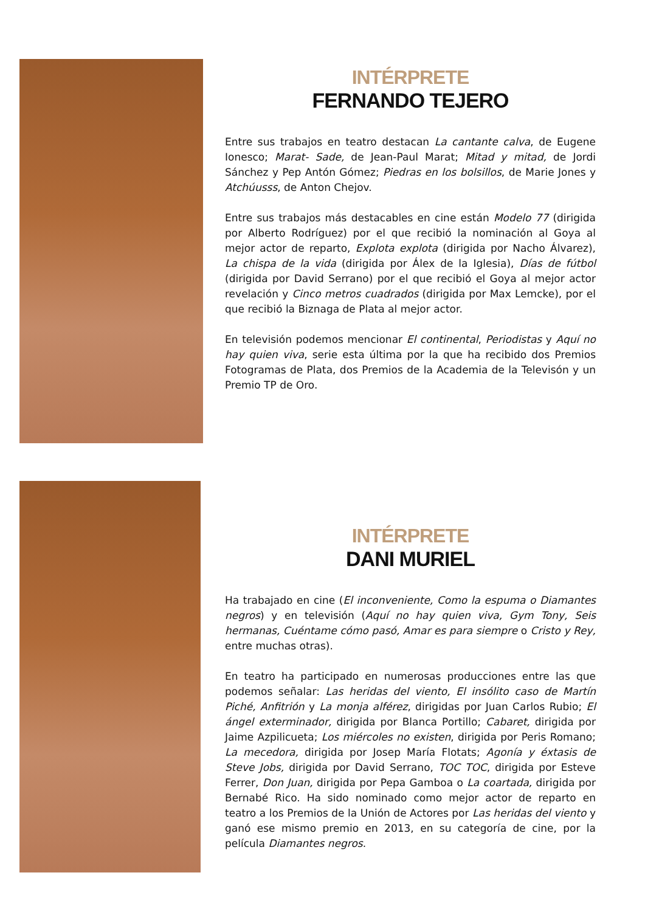INTÉRPRETE
FERNANDO TEJERO
Entre sus trabajos en teatro destacan La cantante calva, de Eugene Ionesco; Marat- Sade, de Jean-Paul Marat; Mitad y mitad, de Jordi Sánchez y Pep Antón Gómez; Piedras en los bolsillos, de Marie Jones y Atchúusss, de Anton Chejov.
Entre sus trabajos más destacables en cine están Modelo 77 (dirigida por Alberto Rodríguez) por el que recibió la nominación al Goya al mejor actor de reparto, Explota explota (dirigida por Nacho Álvarez), La chispa de la vida (dirigida por Álex de la Iglesia), Días de fútbol (dirigida por David Serrano) por el que recibió el Goya al mejor actor revelación y Cinco metros cuadrados (dirigida por Max Lemcke), por el que recibió la Biznaga de Plata al mejor actor.
En televisión podemos mencionar El continental, Periodistas y Aquí no hay quien viva, serie esta última por la que ha recibido dos Premios Fotogramas de Plata, dos Premios de la Academia de la Televisón y un Premio TP de Oro.
INTÉRPRETE
DANI MURIEL
Ha trabajado en cine (El inconveniente, Como la espuma o Diamantes negros) y en televisión (Aquí no hay quien viva, Gym Tony, Seis hermanas, Cuéntame cómo pasó, Amar es para siempre o Cristo y Rey, entre muchas otras).
En teatro ha participado en numerosas producciones entre las que podemos señalar: Las heridas del viento, El insólito caso de Martín Piché, Anfitrión y La monja alférez, dirigidas por Juan Carlos Rubio; El ángel exterminador, dirigida por Blanca Portillo; Cabaret, dirigida por Jaime Azpilicueta; Los miércoles no existen, dirigida por Peris Romano; La mecedora, dirigida por Josep María Flotats; Agonía y éxtasis de Steve Jobs, dirigida por David Serrano, TOC TOC, dirigida por Esteve Ferrer, Don Juan, dirigida por Pepa Gamboa o La coartada, dirigida por Bernabé Rico. Ha sido nominado como mejor actor de reparto en teatro a los Premios de la Unión de Actores por Las heridas del viento y ganó ese mismo premio en 2013, en su categoría de cine, por la película Diamantes negros.